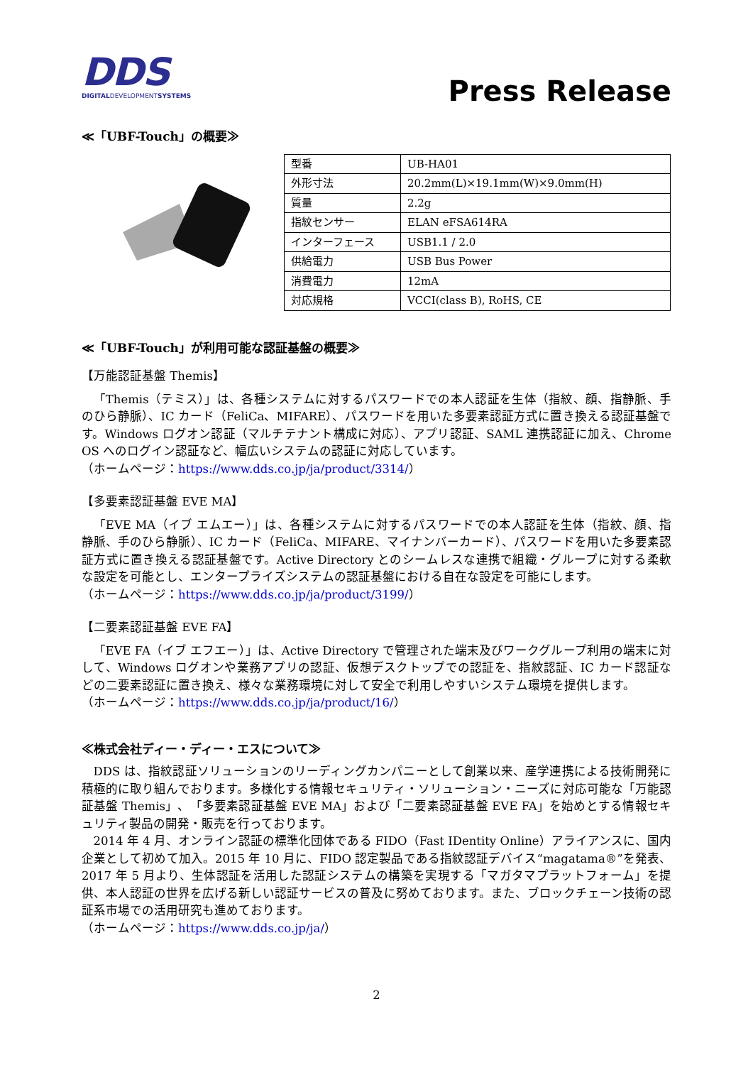DDS
DIGITALDEVELOPMENTSYSTEMS
Press Release
≪「UBF-Touch」の概要≫
| 型番 | UB-HA01 |
| 外形寸法 | 20.2mm(L)×19.1mm(W)×9.0mm(H) |
| 質量 | 2.2g |
| 指紋センサー | ELAN eFSA614RA |
| インターフェース | USB1.1 / 2.0 |
| 供給電力 | USB Bus Power |
| 消費電力 | 12mA |
| 対応規格 | VCCI(class B), RoHS, CE |
≪「UBF-Touch」が利用可能な認証基盤の概要≫
【万能認証基盤 Themis】
「Themis（テミス）」は、各種システムに対するパスワードでの本人認証を生体（指紋、顔、指静脈、手のひら静脈）、IC カード（FeliCa、MIFARE）、パスワードを用いた多要素認証方式に置き換える認証基盤です。Windows ログオン認証（マルチテナント構成に対応）、アプリ認証、SAML 連携認証に加え、Chrome OS へのログイン認証など、幅広いシステムの認証に対応しています。
（ホームページ：https://www.dds.co.jp/ja/product/3314/）
【多要素認証基盤 EVE MA】
「EVE MA（イブ エムエー）」は、各種システムに対するパスワードでの本人認証を生体（指紋、顔、指静脈、手のひら静脈）、IC カード（FeliCa、MIFARE、マイナンバーカード）、パスワードを用いた多要素認証方式に置き換える認証基盤です。Active Directory とのシームレスな連携で組織・グループに対する柔軟な設定を可能とし、エンタープライズシステムの認証基盤における自在な設定を可能にします。
（ホームページ：https://www.dds.co.jp/ja/product/3199/）
【二要素認証基盤 EVE FA】
「EVE FA（イブ エフエー）」は、Active Directory で管理された端末及びワークグループ利用の端末に対して、Windows ログオンや業務アプリの認証、仮想デスクトップでの認証を、指紋認証、IC カード認証などの二要素認証に置き換え、様々な業務環境に対して安全で利用しやすいシステム環境を提供します。
（ホームページ：https://www.dds.co.jp/ja/product/16/）
≪株式会社ディー・ディー・エスについて≫
DDS は、指紋認証ソリューションのリーディングカンパニーとして創業以来、産学連携による技術開発に積極的に取り組んでおります。多様化する情報セキュリティ・ソリューション・ニーズに対応可能な「万能認証基盤 Themis」、「多要素認証基盤 EVE MA」および「二要素認証基盤 EVE FA」を始めとする情報セキュリティ製品の開発・販売を行っております。
2014 年 4 月、オンライン認証の標準化団体である FIDO（Fast IDentity Online）アライアンスに、国内企業として初めて加入。2015 年 10 月に、FIDO 認定製品である指紋認証デバイス“magatama®”を発表、2017 年 5 月より、生体認証を活用した認証システムの構築を実現する「マガタマプラットフォーム」を提供、本人認証の世界を広げる新しい認証サービスの普及に努めております。また、ブロックチェーン技術の認証系市場での活用研究も進めております。
（ホームページ：https://www.dds.co.jp/ja/）
2